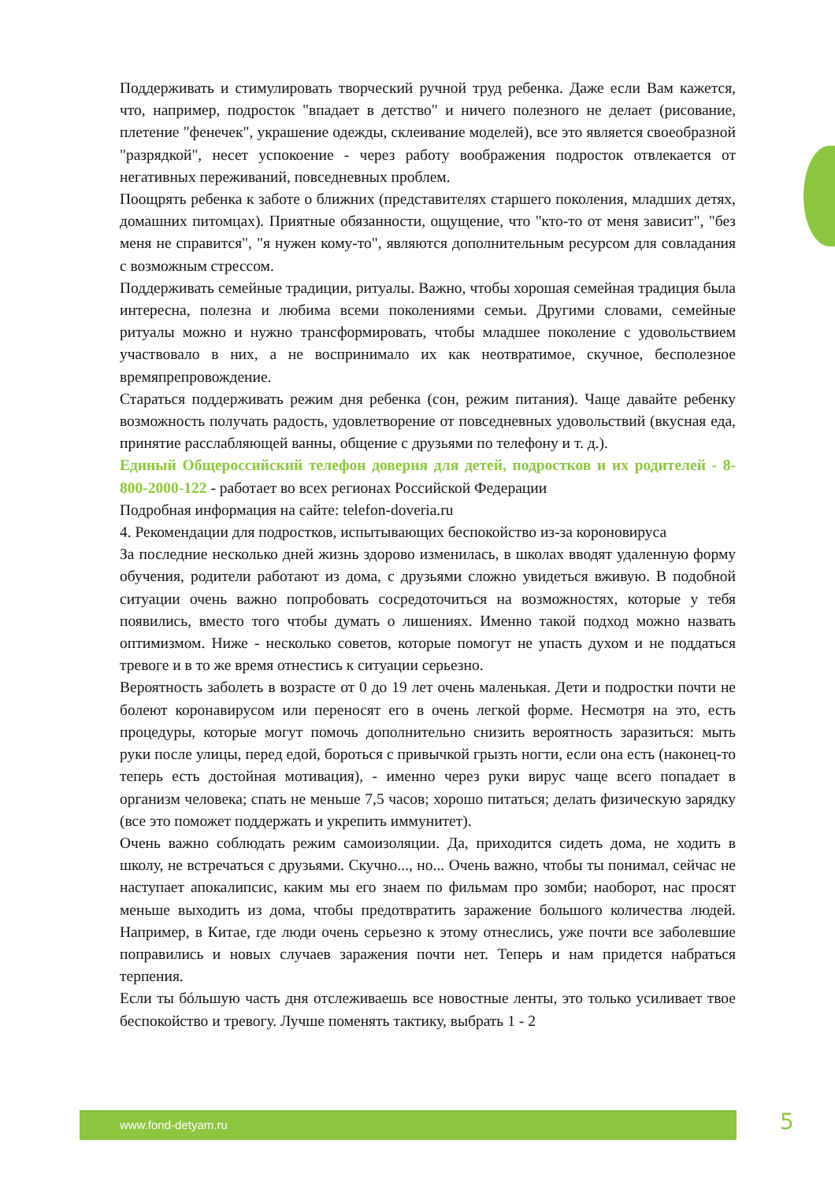Поддерживать и стимулировать творческий ручной труд ребенка. Даже если Вам кажется, что, например, подросток "впадает в детство" и ничего полезного не делает (рисование, плетение "фенечек", украшение одежды, склеивание моделей), все это является своеобразной "разрядкой", несет успокоение - через работу воображения подросток отвлекается от негативных переживаний, повседневных проблем.
Поощрять ребенка к заботе о ближних (представителях старшего поколения, младших детях, домашних питомцах). Приятные обязанности, ощущение, что "кто-то от меня зависит", "без меня не справится", "я нужен кому-то", являются дополнительным ресурсом для совладания с возможным стрессом.
Поддерживать семейные традиции, ритуалы. Важно, чтобы хорошая семейная традиция была интересна, полезна и любима всеми поколениями семьи. Другими словами, семейные ритуалы можно и нужно трансформировать, чтобы младшее поколение с удовольствием участвовало в них, а не воспринимало их как неотвратимое, скучное, бесполезное времяпрепровождение.
Стараться поддерживать режим дня ребенка (сон, режим питания). Чаще давайте ребенку возможность получать радость, удовлетворение от повседневных удовольствий (вкусная еда, принятие расслабляющей ванны, общение с друзьями по телефону и т. д.).
Единый Общероссийский телефон доверия для детей, подростков и их родителей - 8-800-2000-122 - работает во всех регионах Российской Федерации
Подробная информация на сайте: telefon-doveria.ru
4. Рекомендации для подростков, испытывающих беспокойство из-за короновируса
За последние несколько дней жизнь здорово изменилась, в школах вводят удаленную форму обучения, родители работают из дома, с друзьями сложно увидеться вживую. В подобной ситуации очень важно попробовать сосредоточиться на возможностях, которые у тебя появились, вместо того чтобы думать о лишениях. Именно такой подход можно назвать оптимизмом. Ниже - несколько советов, которые помогут не упасть духом и не поддаться тревоге и в то же время отнестись к ситуации серьезно.
Вероятность заболеть в возрасте от 0 до 19 лет очень маленькая. Дети и подростки почти не болеют коронавирусом или переносят его в очень легкой форме. Несмотря на это, есть процедуры, которые могут помочь дополнительно снизить вероятность заразиться: мыть руки после улицы, перед едой, бороться с привычкой грызть ногти, если она есть (наконец-то теперь есть достойная мотивация), - именно через руки вирус чаще всего попадает в организм человека; спать не меньше 7,5 часов; хорошо питаться; делать физическую зарядку (все это поможет поддержать и укрепить иммунитет).
Очень важно соблюдать режим самоизоляции. Да, приходится сидеть дома, не ходить в школу, не встречаться с друзьями. Скучно..., но... Очень важно, чтобы ты понимал, сейчас не наступает апокалипсис, каким мы его знаем по фильмам про зомби; наоборот, нас просят меньше выходить из дома, чтобы предотвратить заражение большого количества людей. Например, в Китае, где люди очень серьезно к этому отнеслись, уже почти все заболевшие поправились и новых случаев заражения почти нет. Теперь и нам придется набраться терпения.
Если ты бóльшую часть дня отслеживаешь все новостные ленты, это только усиливает твое беспокойство и тревогу. Лучше поменять тактику, выбрать 1 - 2
www.fond-detyam.ru 5